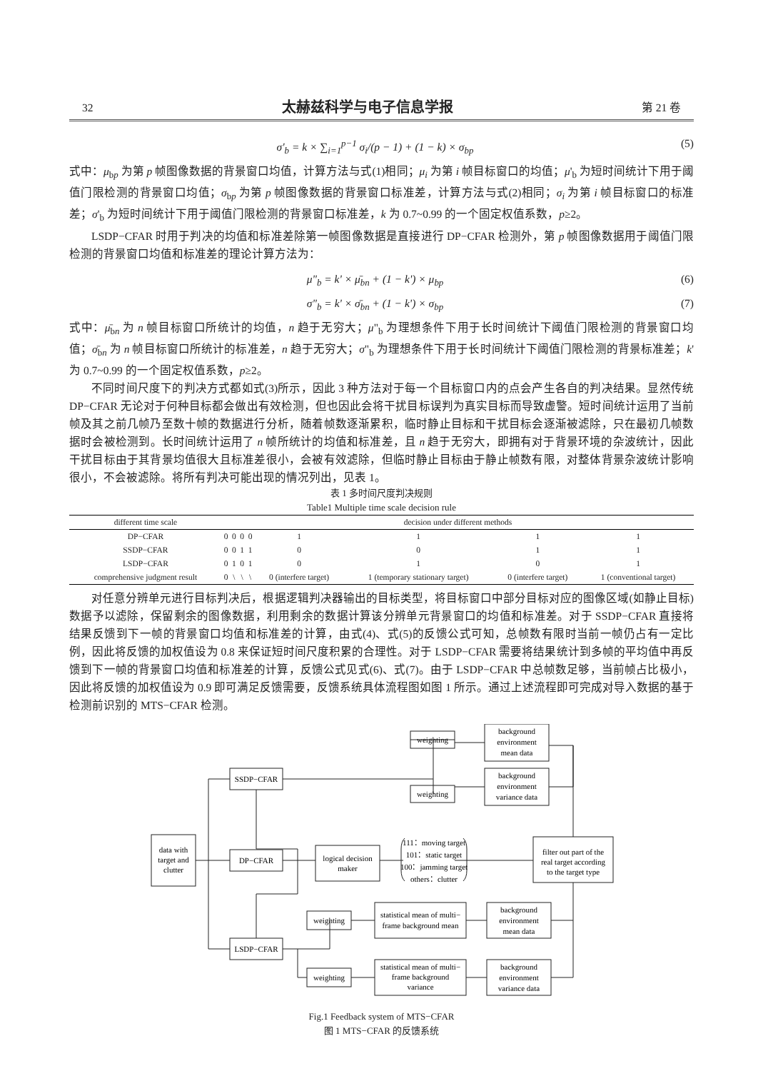32 太赫兹科学与电子信息学报 第 21 卷
σ'<sub>b</sub> = k × ∑<sub>i=1</sub><sup>p−1</sup> σ<sub>i</sub>/(p − 1) + (1 − k) × σ<sub>bp</sub> (5)
式中：μ<sub>bp</sub> 为第 p 帧图像数据的背景窗口均值，计算方法与式(1)相同；μ<sub>i</sub> 为第 i 帧目标窗口的均值；μ'<sub>b</sub> 为短时间统计下用于阈值门限检测的背景窗口均值；σ<sub>bp</sub> 为第 p 帧图像数据的背景窗口标准差，计算方法与式(2)相同；σ<sub>i</sub> 为第 i 帧目标窗口的标准差；σ'<sub>b</sub> 为短时间统计下用于阈值门限检测的背景窗口标准差，k 为 0.7~0.99 的一个固定权值系数，p≥2。
LSDP−CFAR 时用于判决的均值和标准差除第一帧图像数据是直接进行 DP−CFAR 检测外，第 p 帧图像数据用于阈值门限检测的背景窗口均值和标准差的理论计算方法为：
μ"<sub>b</sub> = k' × μ̄<sub>bn</sub> + (1 − k') × μ<sub>bp</sub> (6)
σ"<sub>b</sub> = k' × σ̄<sub>bn</sub> + (1 − k') × σ<sub>bp</sub> (7)
式中：μ̄<sub>bn</sub> 为 n 帧目标窗口所统计的均值，n 趋于无穷大；μ"<sub>b</sub> 为理想条件下用于长时间统计下阈值门限检测的背景窗口均值；σ̄<sub>bn</sub> 为 n 帧目标窗口所统计的标准差，n 趋于无穷大；σ"<sub>b</sub> 为理想条件下用于长时间统计下阈值门限检测的背景标准差；k' 为 0.7~0.99 的一个固定权值系数，p≥2。
不同时间尺度下的判决方式都如式(3)所示，因此 3 种方法对于每一个目标窗口内的点会产生各自的判决结果。显然传统 DP−CFAR 无论对于何种目标都会做出有效检测，但也因此会将干扰目标误判为真实目标而导致虚警。短时间统计运用了当前帧及其之前几帧乃至数十帧的数据进行分析，随着帧数逐渐累积，临时静止目标和干扰目标会逐渐被滤除，只在最初几帧数据时会被检测到。长时间统计运用了 n 帧所统计的均值和标准差，且 n 趋于无穷大，即拥有对于背景环境的杂波统计，因此干扰目标由于其背景均值很大且标准差很小，会被有效滤除，但临时静止目标由于静止帧数有限，对整体背景杂波统计影响很小，不会被滤除。将所有判决可能出现的情况列出，见表 1。
表 1 多时间尺度判决规则
Table1 Multiple time scale decision rule
| different time scale | decision under different methods | | | | | | | |
| --- | --- | --- | --- | --- | --- | --- | --- | --- |
| DP−CFAR | 0 | 0 | 0 | 0 | 1 | 1 | 1 | 1 |
| SSDP−CFAR | 0 | 0 | 1 | 1 | 0 | 0 | 1 | 1 |
| LSDP−CFAR | 0 | 1 | 0 | 1 | 0 | 1 | 0 | 1 |
| comprehensive judgment result | 0 | \ | \ | \ | 0 (interfere target) | 1 (temporary stationary target) | 0 (interfere target) | 1 (conventional target) |
对任意分辨单元进行目标判决后，根据逻辑判决器输出的目标类型，将目标窗口中部分目标对应的图像区域(如静止目标)数据予以滤除，保留剩余的图像数据，利用剩余的数据计算该分辨单元背景窗口的均值和标准差。对于 SSDP−CFAR 直接将结果反馈到下一帧的背景窗口均值和标准差的计算，由式(4)、式(5)的反馈公式可知，总帧数有限时当前一帧仍占有一定比例，因此将反馈的加权值设为 0.8 来保证短时间尺度积累的合理性。对于 LSDP−CFAR 需要将结果统计到多帧的平均值中再反馈到下一帧的背景窗口均值和标准差的计算，反馈公式见式(6)、式(7)。由于 LSDP−CFAR 中总帧数足够，当前帧占比极小，因此将反馈的加权值设为 0.9 即可满足反馈需要，反馈系统具体流程图如图 1 所示。通过上述流程即可完成对导入数据的基于检测前识别的 MTS−CFAR 检测。
data with
target and
clutter
SSDP−CFAR
DP−CFAR
LSDP−CFAR
logical decision
maker
weighting
weighting
background
environment
mean data
background
environment
variance data
111：moving target
101：static target
100：jamming target
others：clutter
filter out part of the
real target according
to the target type
weighting
weighting
statistical mean of multi−
frame background mean
statistical mean of multi−
frame background
variance
background
environment
mean data
background
environment
variance data
Fig.1 Feedback system of MTS−CFAR
图 1 MTS−CFAR 的反馈系统